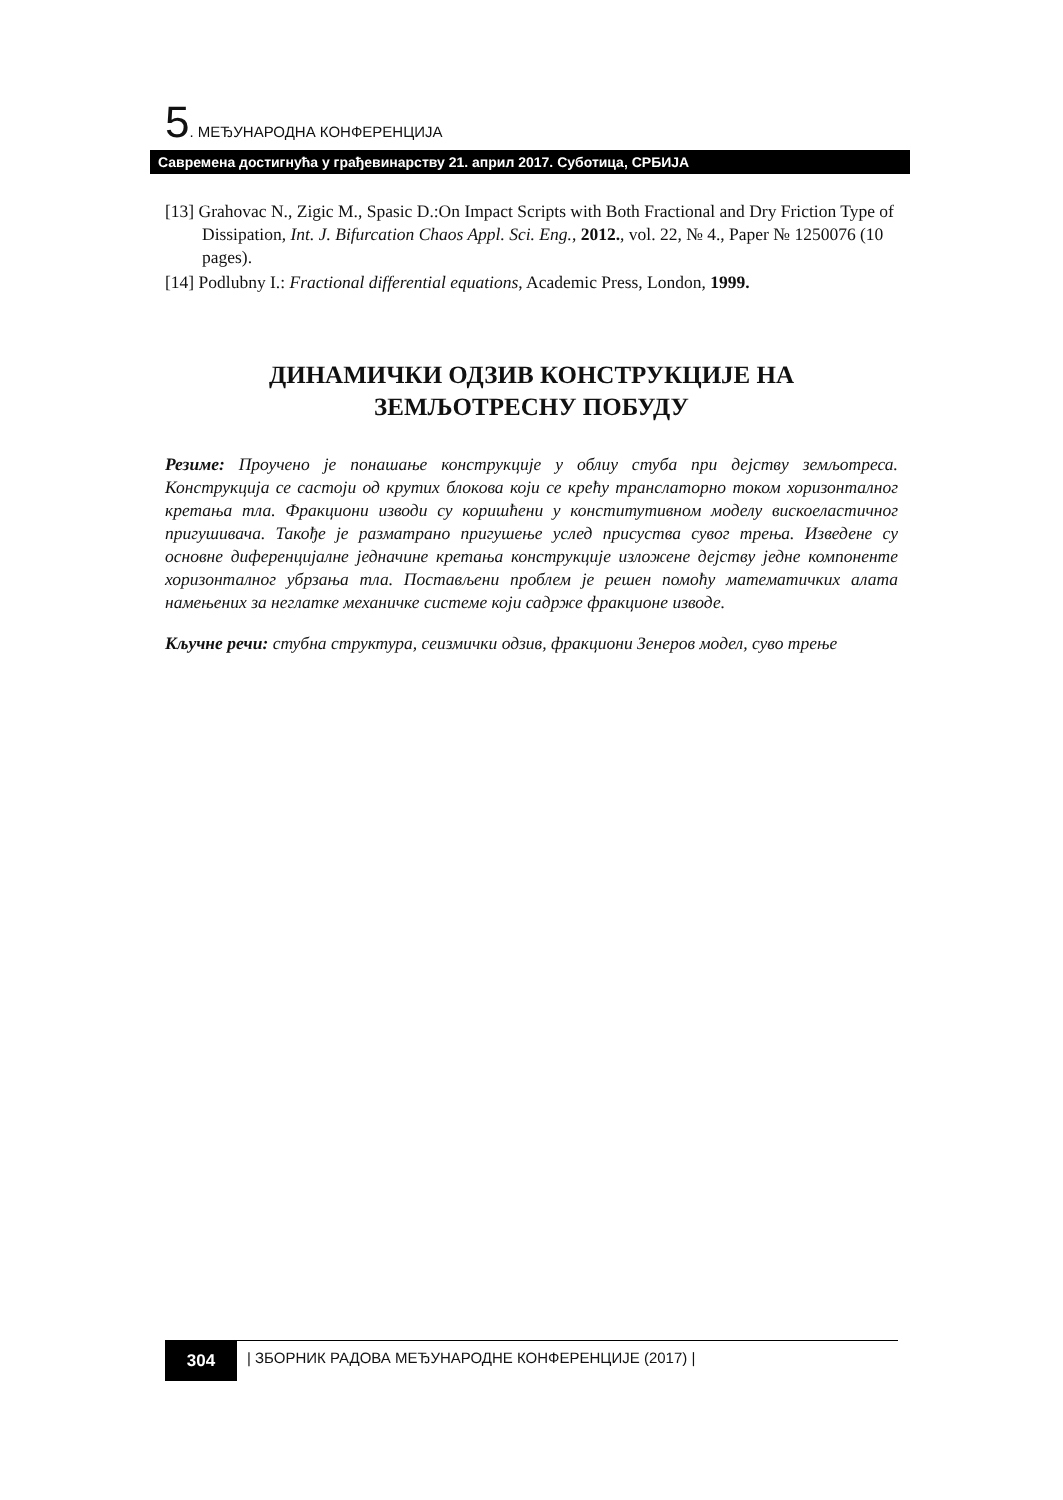5. МЕЂУНАРОДНА КОНФЕРЕНЦИЈА
Савремена достигнућа у грађевинарству 21. април 2017. Суботица, СРБИЈА
[13] Grahovac N., Zigic M., Spasic D.:On Impact Scripts with Both Fractional and Dry Friction Type of Dissipation, Int. J. Bifurcation Chaos Appl. Sci. Eng., 2012., vol. 22, № 4., Paper № 1250076 (10 pages).
[14] Podlubny I.: Fractional differential equations, Academic Press, London, 1999.
ДИНАМИЧКИ ОДЗИВ КОНСТРУКЦИЈЕ НА
ЗЕМЉОТРЕСНУ ПОБУДУ
Резиме: Проучено је понашање конструкције у облиу стуба при дејству земљотреса. Конструкција се састоји од крутих блокова који се крећу транслаторно током хоризонталног кретања тла. Фракциони изводи су коришћени у конститутивном моделу вискоеластичног пригушивача. Такође је разматрано пригушење услед присуства сувог трења. Изведене су основне диференцијалне једначине кретања конструкције изложене дејству једне компоненте хоризонталног убрзања тла. Постављени проблем је решен помоћу математичких алата намењених за неглатке механичке системе који садрже фракционе изводе.
Кључне речи: стубна структура, сеизмички одзив, фракциони Зенеров модел, суво трење
304 | ЗБОРНИК РАДОВА МЕЂУНАРОДНЕ КОНФЕРЕНЦИЈЕ (2017) |